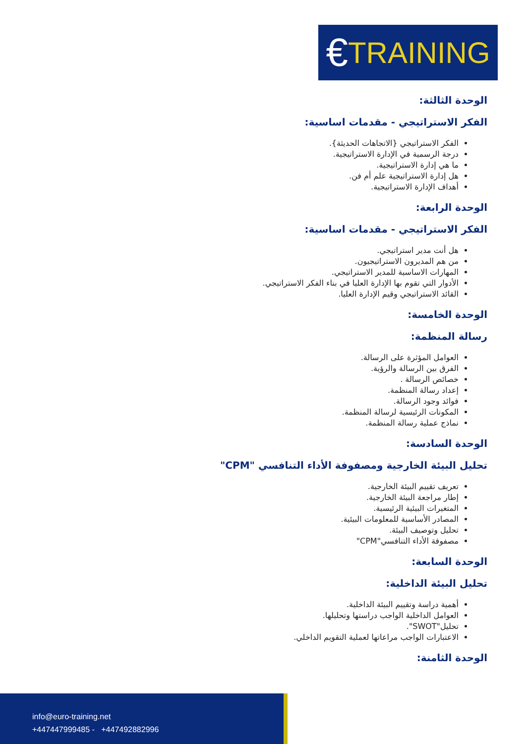€ TRAINING
الوحدة الثالثة:
الفكر الاستراتيجي - مقدمات اساسية:
الفكر الاستراتيجي {الاتجاهات الحديثة}.
درجة الرسمية في الإدارة الاستراتيجية.
ما هي إدارة الاستراتيجية.
هل إدارة الاستراتيجية علم أم فن.
أهداف الإدارة الاستراتيجية.
الوحدة الرابعة:
الفكر الاستراتيجي - مقدمات اساسية:
هل أنت مدير استراتيجي.
من هم المديرون الاستراتيجيون.
المهارات الاساسية للمدير الاستراتيجي.
الأدوار التي تقوم بها الإدارة العليا في بناء الفكر الاستراتيجي.
القائد الاستراتيجي وقيم الإدارة العليا.
الوحدة الخامسة:
رسالة المنظمة:
العوامل المؤثرة على الرسالة.
الفرق بين الرسالة والرؤية.
خصائص الرسالة .
إعداد رسالة المنظمة.
فوائد وجود الرسالة.
المكونات الرئيسية لرسالة المنظمة.
نماذج عملية رسالة المنظمة.
الوحدة السادسة:
تحليل البيئة الخارجية ومصفوفة الأداء التنافسي "CPM"
تعريف تقييم البيئة الخارجية.
إطار مراجعة البيئة الخارجية.
المتغيرات البيئية الرئيسية.
المصادر الأساسية للمعلومات البيئية.
تحليل وتوصيف البيئة.
مصفوفة الأداء التنافسي"CPM"
الوحدة السابعة:
تحليل البيئة الداخلية:
أهمية دراسة وتقييم البيئة الداخلية.
العوامل الداخلية الواجب دراستها وتحليلها.
تحليل"SWOT".
الاعتبارات الواجب مراعاتها لعملية التقويم الداخلي.
الوحدة الثامنة:
info@euro-training.net
+447447999485 - +447492882996